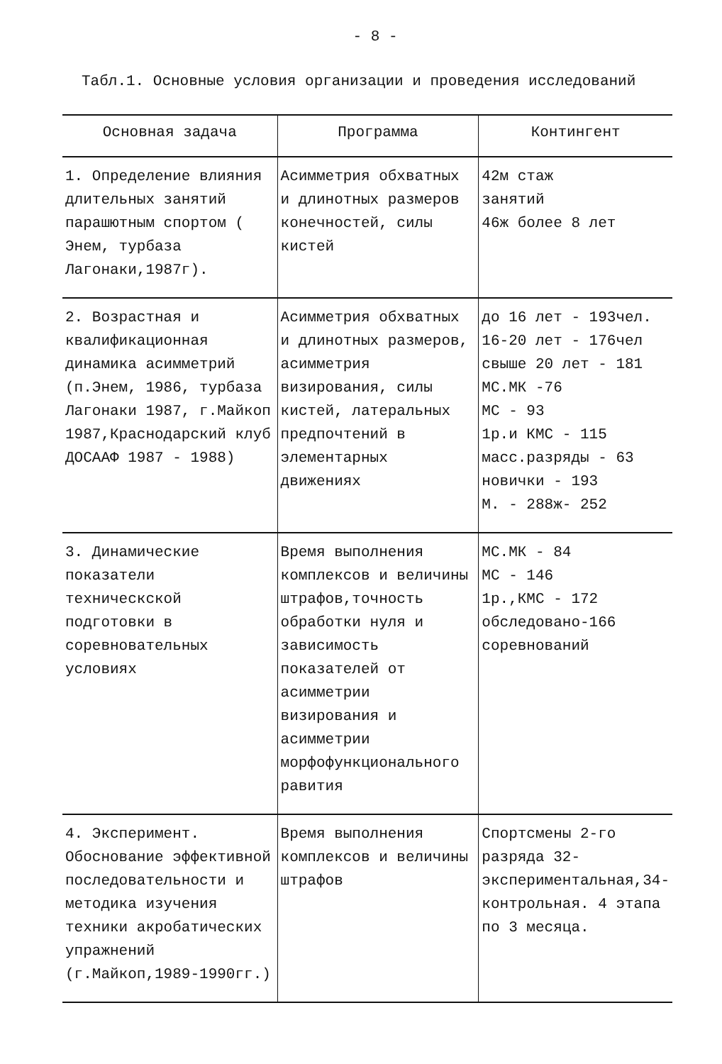- 8 -
Табл.1. Основные условия организации и проведения исследований
| Основная задача | Программа | Контингент |
| --- | --- | --- |
| 1. Определение влияния длительных занятий парашютным спортом ( Энем, турбаза Лагонаки,1987г). | Асимметрия обхватных и длинотных размеров конечностей, силы кистей | 42м стаж занятий 46ж более 8 лет |
| 2. Возрастная и квалификационная динамика асимметрий (п.Энем, 1986, турбаза Лагонаки 1987, г.Майкоп 1987,Краснодарский клуб ДОСААФ 1987 - 1988) | Асимметрия обхватных и длинотных размеров, асимметрия визирования, силы кистей, латеральных предпочтений в элементарных движениях | до 16 лет - 193чел. 16-20 лет - 176чел свыше 20 лет - 181 МС.МК -76 МС - 93 1р.и КМС - 115 масс.разряды - 63 новички - 193 М. - 288ж- 252 |
| 3. Динамические показатели техническской подготовки в соревновательных условиях | Время выполнения комплексов и величины штрафов,точность обработки нуля и зависимость показателей от асимметрии визирования и асимметрии морфофункционального равития | МС.МК - 84 МС - 146 1р.,КМС - 172 обследовано-166 соревнований |
| 4. Эксперимент. Обоснование эффективной последовательности и методика изучения техники акробатических упражнений (г.Майкоп,1989-1990гг.) | Время выполнения комплексов и величины штрафов | Спортсмены 2-го разряда 32-экспериментальная,34-контрольная. 4 этапа по 3 месяца. |